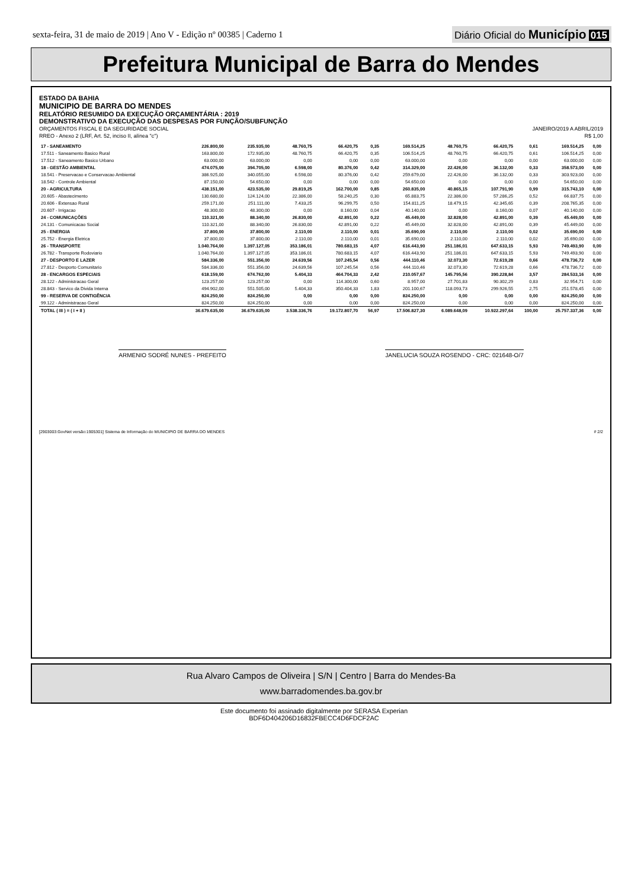sexta-feira, 31 de maio de 2019 | Ano V - Edição nº 00385 | Caderno 1
Diário Oficial do Município 015
Prefeitura Municipal de Barra do Mendes
ESTADO DA BAHIA
MUNICIPIO DE BARRA DO MENDES
RELATÓRIO RESUMIDO DA EXECUÇÃO ORÇAMENTÁRIA : 2019
DEMONSTRATIVO DA EXECUÇÃO DAS DESPESAS POR FUNÇÃO/SUBFUNÇÃO
ORÇAMENTOS FISCAL E DA SEGURIDADE SOCIAL JANEIRO/2019 A ABRIL/2019
RREO - Anexo 2 (LRF, Art. 52, inciso II, alínea "c") R$ 1,00
| 17 - SANEAMENTO | 226.800,00 | 235.935,00 | 48.760,75 | 66.420,75 | 0,35 | 169.514,25 | 48.760,75 | 66.420,75 | 0,61 | 169.514,25 | 0,00 |
| 17.511 - Saneamento Basico Rural | 163.800,00 | 172.935,00 | 48.760,75 | 66.420,75 | 0,35 | 106.514,25 | 48.760,75 | 66.420,75 | 0,61 | 106.514,25 | 0,00 |
| 17.512 - Saneamento Basico Urbano | 63.000,00 | 63.000,00 | 0,00 | 0,00 | 0,00 | 63.000,00 | 0,00 | 0,00 | 0,00 | 63.000,00 | 0,00 |
| 18 - GESTÃO AMBIENTAL | 474.075,00 | 394.705,00 | 6.598,00 | 80.376,00 | 0,42 | 314.329,00 | 22.426,00 | 36.132,00 | 0,33 | 358.573,00 | 0,00 |
| 18.541 - Preservacao e Conservacao Ambiental | 386.925,00 | 340.055,00 | 6.598,00 | 80.376,00 | 0,42 | 259.679,00 | 22.426,00 | 36.132,00 | 0,33 | 303.923,00 | 0,00 |
| 18.542 - Controle Ambiental | 87.150,00 | 54.650,00 | 0,00 | 0,00 | 0,00 | 54.650,00 | 0,00 | 0,00 | 0,00 | 54.650,00 | 0,00 |
| 20 - AGRICULTURA | 438.151,00 | 423.535,00 | 29.819,25 | 162.700,00 | 0,85 | 260.835,00 | 40.865,15 | 107.791,90 | 0,99 | 315.743,10 | 0,00 |
| 20.605 - Abastecimento | 130.680,00 | 124.124,00 | 22.386,00 | 58.240,25 | 0,30 | 65.883,75 | 22.386,00 | 57.286,25 | 0,52 | 66.837,75 | 0,00 |
| 20.606 - Extensao Rural | 259.171,00 | 251.111,00 | 7.433,25 | 96.299,75 | 0,50 | 154.811,25 | 18.479,15 | 42.345,65 | 0,39 | 208.765,35 | 0,00 |
| 20.607 - Irrigacao | 48.300,00 | 48.300,00 | 0,00 | 8.160,00 | 0,04 | 40.140,00 | 0,00 | 8.160,00 | 0,07 | 40.140,00 | 0,00 |
| 24 - COMUNICAÇÕES | 110.321,00 | 88.340,00 | 26.830,00 | 42.891,00 | 0,22 | 45.449,00 | 32.828,00 | 42.891,00 | 0,39 | 45.449,00 | 0,00 |
| 24.131 - Comunicacao Social | 110.321,00 | 88.340,00 | 26.830,00 | 42.891,00 | 0,22 | 45.449,00 | 32.828,00 | 42.891,00 | 0,39 | 45.449,00 | 0,00 |
| 25 - ENERGIA | 37.800,00 | 37.800,00 | 2.110,00 | 2.110,00 | 0,01 | 35.690,00 | 2.110,00 | 2.110,00 | 0,02 | 35.690,00 | 0,00 |
| 25.752 - Energia Eletrica | 37.800,00 | 37.800,00 | 2.110,00 | 2.110,00 | 0,01 | 35.690,00 | 2.110,00 | 2.110,00 | 0,02 | 35.690,00 | 0,00 |
| 26 - TRANSPORTE | 1.040.764,00 | 1.397.127,05 | 353.186,01 | 780.683,15 | 4,07 | 616.443,90 | 251.186,01 | 647.633,15 | 5,93 | 749.493,90 | 0,00 |
| 26.782 - Transporte Rodoviario | 1.040.764,00 | 1.397.127,05 | 353.186,01 | 780.683,15 | 4,07 | 616.443,90 | 251.186,01 | 647.633,15 | 5,93 | 749.493,90 | 0,00 |
| 27 - DESPORTO E LAZER | 584.336,00 | 551.356,00 | 24.639,56 | 107.245,54 | 0,56 | 444.110,46 | 32.073,30 | 72.619,28 | 0,66 | 478.736,72 | 0,00 |
| 27.812 - Desporto Comunitario | 584.336,00 | 551.356,00 | 24.639,56 | 107.245,54 | 0,56 | 444.110,46 | 32.073,30 | 72.619,28 | 0,66 | 478.736,72 | 0,00 |
| 28 - ENCARGOS ESPECIAIS | 618.159,00 | 674.762,00 | 5.404,33 | 464.704,33 | 2,42 | 210.057,67 | 145.795,56 | 390.228,84 | 3,57 | 284.533,16 | 0,00 |
| 28.122 - Administracao Geral | 123.257,00 | 123.257,00 | 0,00 | 114.300,00 | 0,60 | 8.957,00 | 27.701,83 | 90.302,29 | 0,83 | 32.954,71 | 0,00 |
| 28.843 - Servico da Divida Interna | 494.902,00 | 551.505,00 | 5.404,33 | 350.404,33 | 1,83 | 201.100,67 | 118.093,73 | 299.926,55 | 2,75 | 251.578,45 | 0,00 |
| 99 - RESERVA DE CONTIGÊNCIA | 824.250,00 | 824.250,00 | 0,00 | 0,00 | 0,00 | 824.250,00 | 0,00 | 0,00 | 0,00 | 824.250,00 | 0,00 |
| 99.122 - Administracao Geral | 824.250,00 | 824.250,00 | 0,00 | 0,00 | 0,00 | 824.250,00 | 0,00 | 0,00 | 0,00 | 824.250,00 | 0,00 |
| TOTAL ( III ) = ( I + II ) | 36.679.635,00 | 36.679.635,00 | 3.538.336,76 | 19.172.807,70 | 56,97 | 17.506.827,30 | 6.089.648,09 | 10.922.297,64 | 100,00 | 25.757.337,36 | 0,00 |
ARMENIO SODRÉ NUNES - PREFEITO JANELUCIA SOUZA ROSENDO - CRC: 021648-O/7
[2903003:GovNet versão:1905301] Sistema de Informação do MUNICIPIO DE BARRA DO MENDES # 2/2
Rua Alvaro Campos de Oliveira | S/N | Centro | Barra do Mendes-Ba
www.barradomendes.ba.gov.br
Este documento foi assinado digitalmente por SERASA Experian
BDF6D404206D16832FBECC4D6FDCF2AC